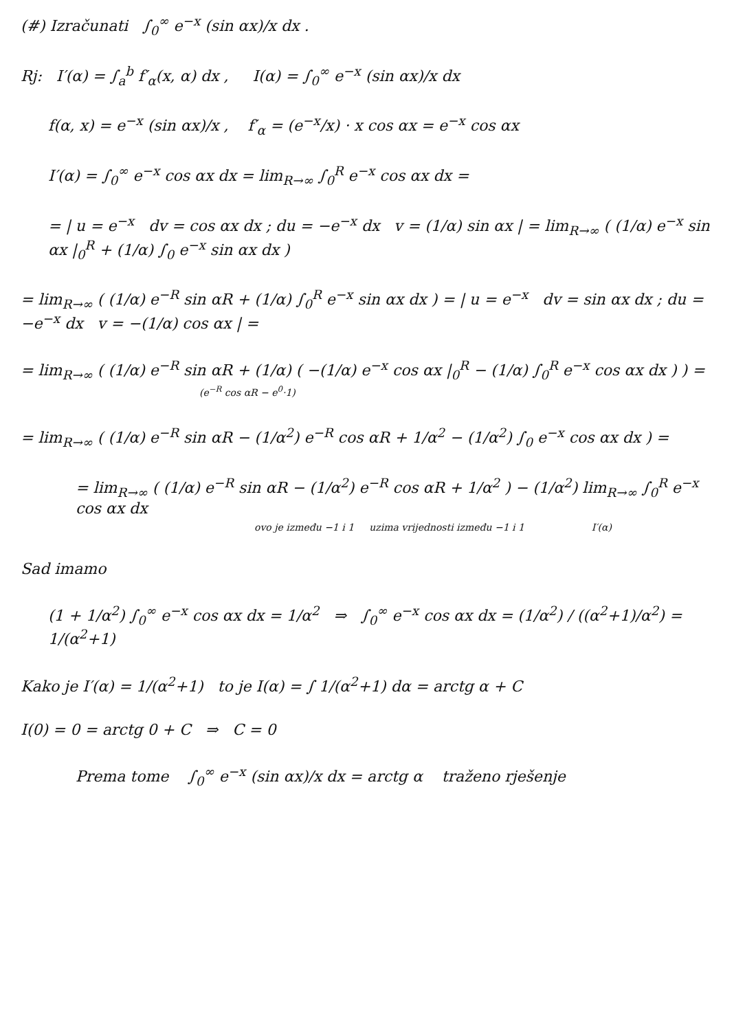(#) Izračunati ∫<sub>0</sub><sup>∞</sup> e<sup>−x</sup> (sin αx)/x dx .
Rj: I′(α) = ∫<sub>a</sub><sup>b</sup> f′<sub>α</sub>(x, α) dx , I(α) = ∫<sub>0</sub><sup>∞</sup> e<sup>−x</sup> (sin αx)/x dx
f(α, x) = e<sup>−x</sup> (sin αx)/x , f′<sub>α</sub> = (e<sup>−x</sup>/x) · x cos αx = e<sup>−x</sup> cos αx
I′(α) = ∫<sub>0</sub><sup>∞</sup> e<sup>−x</sup> cos αx dx = lim<sub>R→∞</sub> ∫<sub>0</sub><sup>R</sup> e<sup>−x</sup> cos αx dx =
= | u = e<sup>−x</sup> dv = cos αx dx ; du = −e<sup>−x</sup> dx v = (1/α) sin αx | = lim<sub>R→∞</sub> ( (1/α) e<sup>−x</sup> sin αx |<sub>0</sub><sup>R</sup> + (1/α) ∫<sub>0</sub> e<sup>−x</sup> sin αx dx )
= lim<sub>R→∞</sub> ( (1/α) e<sup>−R</sup> sin αR + (1/α) ∫<sub>0</sub><sup>R</sup> e<sup>−x</sup> sin αx dx ) = | u = e<sup>−x</sup> dv = sin αx dx ; du = −e<sup>−x</sup> dx v = −(1/α) cos αx | =
= lim<sub>R→∞</sub> ( (1/α) e<sup>−R</sup> sin αR + (1/α) ( −(1/α) e<sup>−x</sup> cos αx |<sub>0</sub><sup>R</sup> − (1/α) ∫<sub>0</sub><sup>R</sup> e<sup>−x</sup> cos αx dx ) ) =
(e<sup>−R</sup> cos αR − e<sup>0</sup>·1)
= lim<sub>R→∞</sub> ( (1/α) e<sup>−R</sup> sin αR − (1/α<sup>2</sup>) e<sup>−R</sup> cos αR + 1/α<sup>2</sup> − (1/α<sup>2</sup>) ∫<sub>0</sub> e<sup>−x</sup> cos αx dx ) =
= lim<sub>R→∞</sub> ( (1/α) e<sup>−R</sup> sin αR − (1/α<sup>2</sup>) e<sup>−R</sup> cos αR + 1/α<sup>2</sup> ) − (1/α<sup>2</sup>) lim<sub>R→∞</sub> ∫<sub>0</sub><sup>R</sup> e<sup>−x</sup> cos αx dx
ovo je između −1 i 1 uzima vrijednosti između −1 i 1 I′(α)
Sad imamo
(1 + 1/α<sup>2</sup>) ∫<sub>0</sub><sup>∞</sup> e<sup>−x</sup> cos αx dx = 1/α<sup>2</sup> ⇒ ∫<sub>0</sub><sup>∞</sup> e<sup>−x</sup> cos αx dx = (1/α<sup>2</sup>) / ((α<sup>2</sup>+1)/α<sup>2</sup>) = 1/(α<sup>2</sup>+1)
Kako je I′(α) = 1/(α<sup>2</sup>+1) to je I(α) = ∫ 1/(α<sup>2</sup>+1) dα = arctg α + C
I(0) = 0 = arctg 0 + C ⇒ C = 0
Prema tome ∫<sub>0</sub><sup>∞</sup> e<sup>−x</sup> (sin αx)/x dx = arctg α traženo rješenje